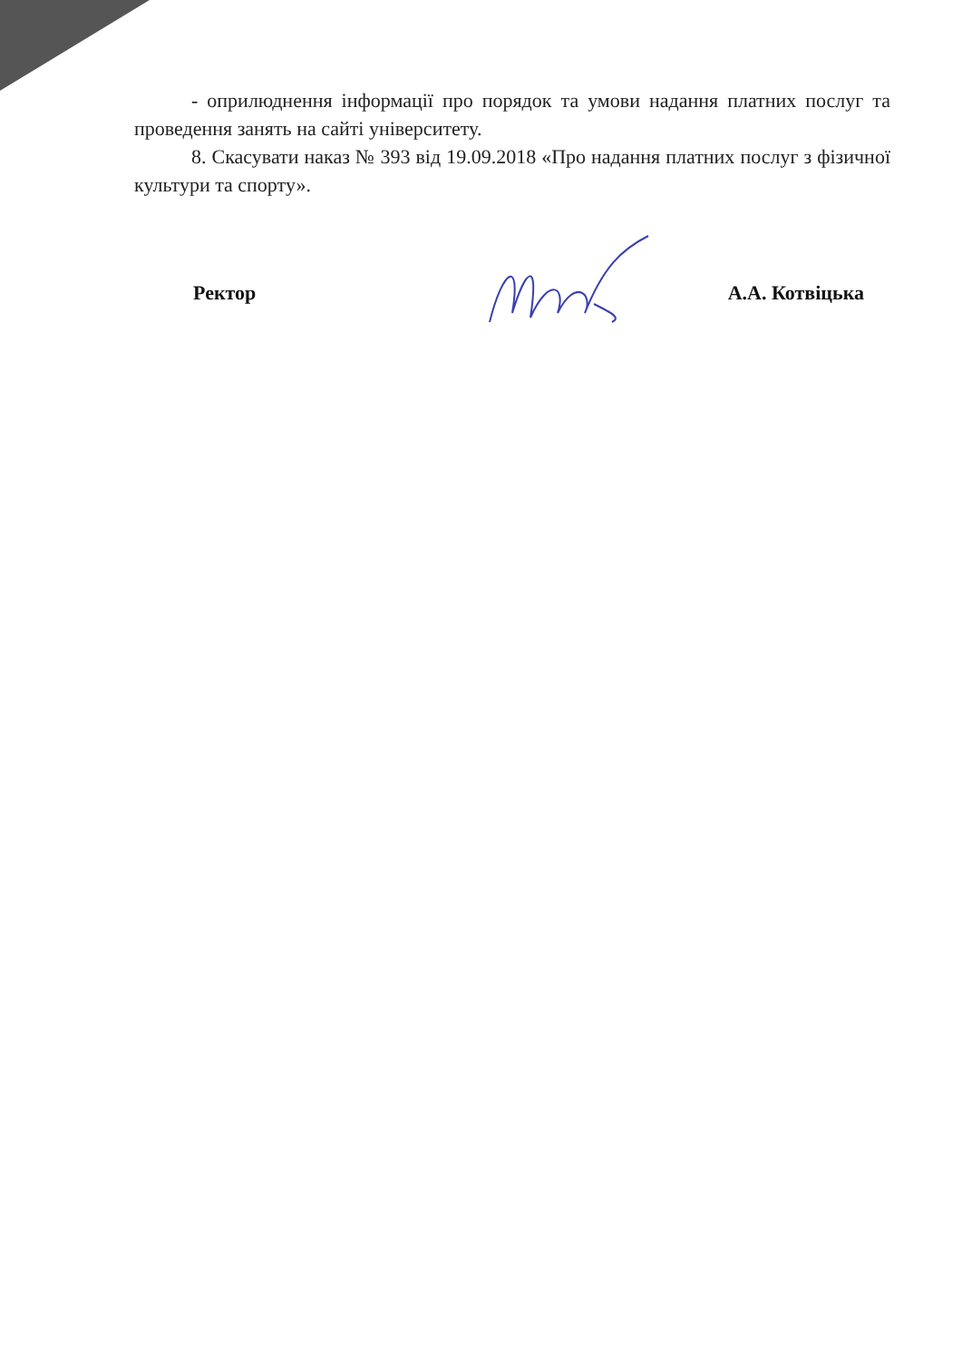- оприлюднення інформації про порядок та умови надання платних послуг та проведення занять на сайті університету.
8. Скасувати наказ № 393 від 19.09.2018 «Про надання платних послуг з фізичної культури та спорту».
Ректор А.А. Котвіцька